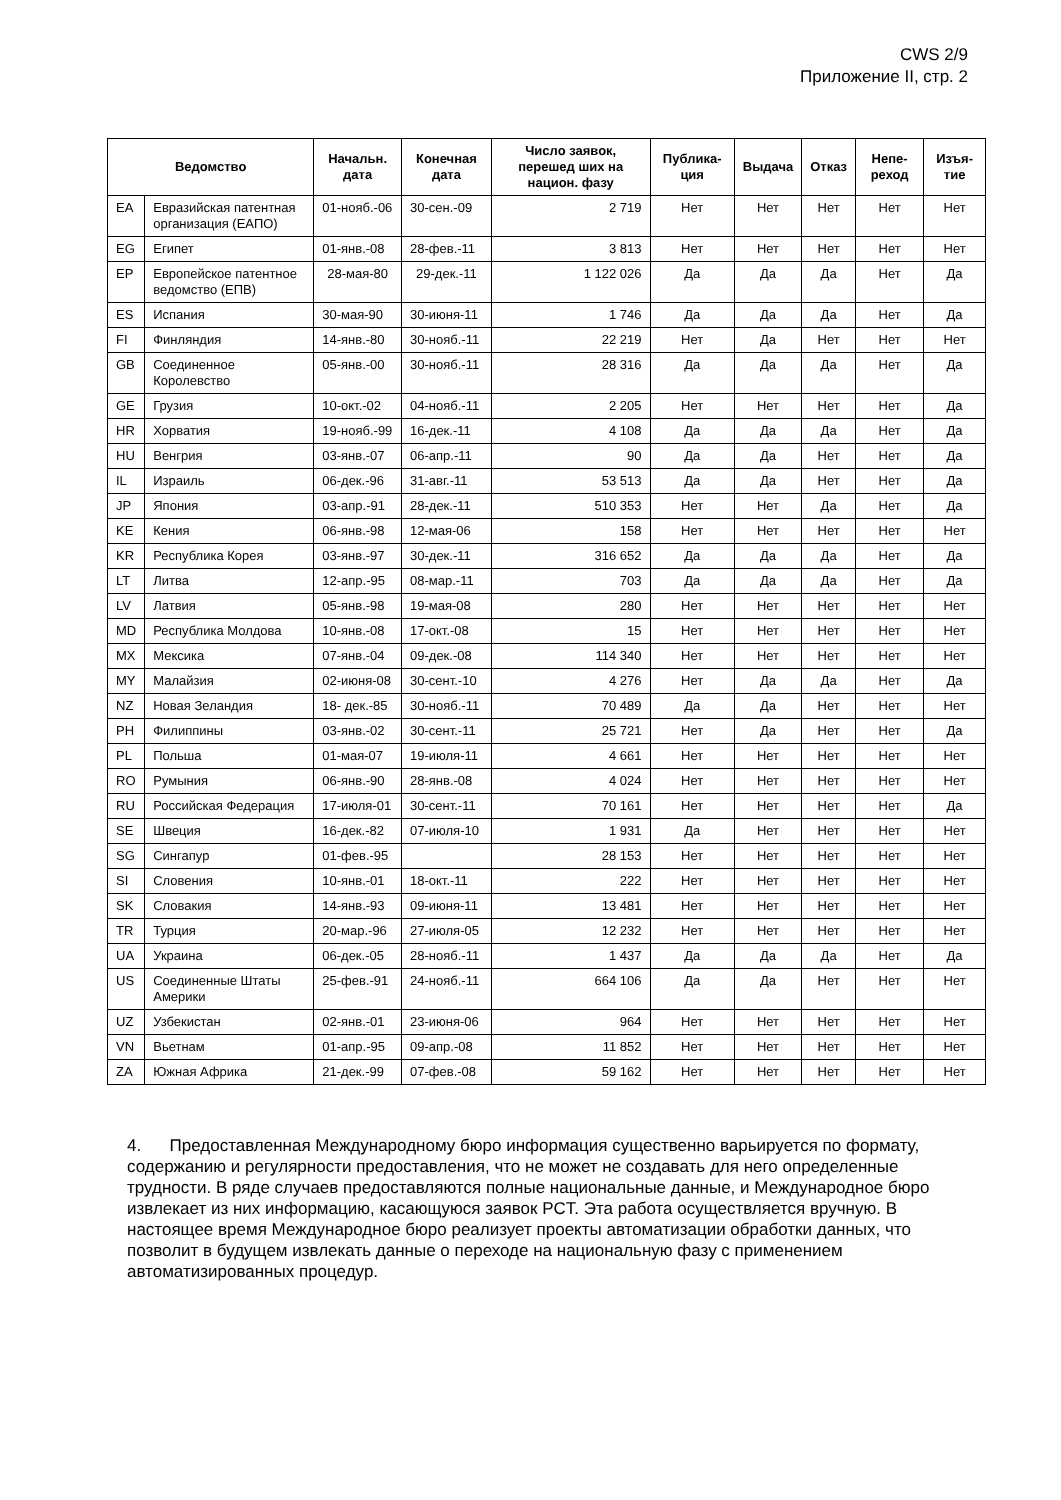CWS 2/9
Приложение II, стр. 2
| Ведомство | | Начальн. дата | Конечная дата | Число заявок, перешед ших на национ. фазу | Публика-ция | Выдача | Отказ | Непе-реход | Изъя-тие |
| --- | --- | --- | --- | --- | --- | --- | --- | --- | --- |
| EA | Евразийская патентная организация (ЕАПО) | 01-нояб.-06 | 30-сен.-09 | 2 719 | Нет | Нет | Нет | Нет | Нет |
| EG | Египет | 01-янв.-08 | 28-фев.-11 | 3 813 | Нет | Нет | Нет | Нет | Нет |
| EP | Европейское патентное ведомство (ЕПВ) | 28-мая-80 | 29-дек.-11 | 1 122 026 | Да | Да | Да | Нет | Да |
| ES | Испания | 30-мая-90 | 30-июня-11 | 1 746 | Да | Да | Да | Нет | Да |
| FI | Финляндия | 14-янв.-80 | 30-нояб.-11 | 22 219 | Нет | Да | Нет | Нет | Нет |
| GB | Соединенное Королевство | 05-янв.-00 | 30-нояб.-11 | 28 316 | Да | Да | Да | Нет | Да |
| GE | Грузия | 10-окт.-02 | 04-нояб.-11 | 2 205 | Нет | Нет | Нет | Нет | Да |
| HR | Хорватия | 19-нояб.-99 | 16-дек.-11 | 4 108 | Да | Да | Да | Нет | Да |
| HU | Венгрия | 03-янв.-07 | 06-апр.-11 | 90 | Да | Да | Нет | Нет | Да |
| IL | Израиль | 06-дек.-96 | 31-авг.-11 | 53 513 | Да | Да | Нет | Нет | Да |
| JP | Япония | 03-апр.-91 | 28-дек.-11 | 510 353 | Нет | Нет | Да | Нет | Да |
| KE | Кения | 06-янв.-98 | 12-мая-06 | 158 | Нет | Нет | Нет | Нет | Нет |
| KR | Республика Корея | 03-янв.-97 | 30-дек.-11 | 316 652 | Да | Да | Да | Нет | Да |
| LT | Литва | 12-апр.-95 | 08-мар.-11 | 703 | Да | Да | Да | Нет | Да |
| LV | Латвия | 05-янв.-98 | 19-мая-08 | 280 | Нет | Нет | Нет | Нет | Нет |
| MD | Республика Молдова | 10-янв.-08 | 17-окт.-08 | 15 | Нет | Нет | Нет | Нет | Нет |
| MX | Мексика | 07-янв.-04 | 09-дек.-08 | 114 340 | Нет | Нет | Нет | Нет | Нет |
| MY | Малайзия | 02-июня-08 | 30-сент.-10 | 4 276 | Нет | Да | Да | Нет | Да |
| NZ | Новая Зеландия | 18- дек.-85 | 30-нояб.-11 | 70 489 | Да | Да | Нет | Нет | Нет |
| PH | Филиппины | 03-янв.-02 | 30-сент.-11 | 25 721 | Нет | Да | Нет | Нет | Да |
| PL | Польша | 01-мая-07 | 19-июля-11 | 4 661 | Нет | Нет | Нет | Нет | Нет |
| RO | Румыния | 06-янв.-90 | 28-янв.-08 | 4 024 | Нет | Нет | Нет | Нет | Нет |
| RU | Российская Федерация | 17-июля-01 | 30-сент.-11 | 70 161 | Нет | Нет | Нет | Нет | Да |
| SE | Швеция | 16-дек.-82 | 07-июля-10 | 1 931 | Да | Нет | Нет | Нет | Нет |
| SG | Сингапур | 01-фев.-95 | | 28 153 | Нет | Нет | Нет | Нет | Нет |
| SI | Словения | 10-янв.-01 | 18-окт.-11 | 222 | Нет | Нет | Нет | Нет | Нет |
| SK | Словакия | 14-янв.-93 | 09-июня-11 | 13 481 | Нет | Нет | Нет | Нет | Нет |
| TR | Турция | 20-мар.-96 | 27-июля-05 | 12 232 | Нет | Нет | Нет | Нет | Нет |
| UA | Украина | 06-дек.-05 | 28-нояб.-11 | 1 437 | Да | Да | Да | Нет | Да |
| US | Соединенные Штаты Америки | 25-фев.-91 | 24-нояб.-11 | 664 106 | Да | Да | Нет | Нет | Нет |
| UZ | Узбекистан | 02-янв.-01 | 23-июня-06 | 964 | Нет | Нет | Нет | Нет | Нет |
| VN | Вьетнам | 01-апр.-95 | 09-апр.-08 | 11 852 | Нет | Нет | Нет | Нет | Нет |
| ZA | Южная Африка | 21-дек.-99 | 07-фев.-08 | 59 162 | Нет | Нет | Нет | Нет | Нет |
4. Предоставленная Международному бюро информация существенно варьируется по формату, содержанию и регулярности предоставления, что не может не создавать для него определенные трудности. В ряде случаев предоставляются полные национальные данные, и Международное бюро извлекает из них информацию, касающуюся заявок PCT. Эта работа осуществляется вручную. В настоящее время Международное бюро реализует проекты автоматизации обработки данных, что позволит в будущем извлекать данные о переходе на национальную фазу с применением автоматизированных процедур.